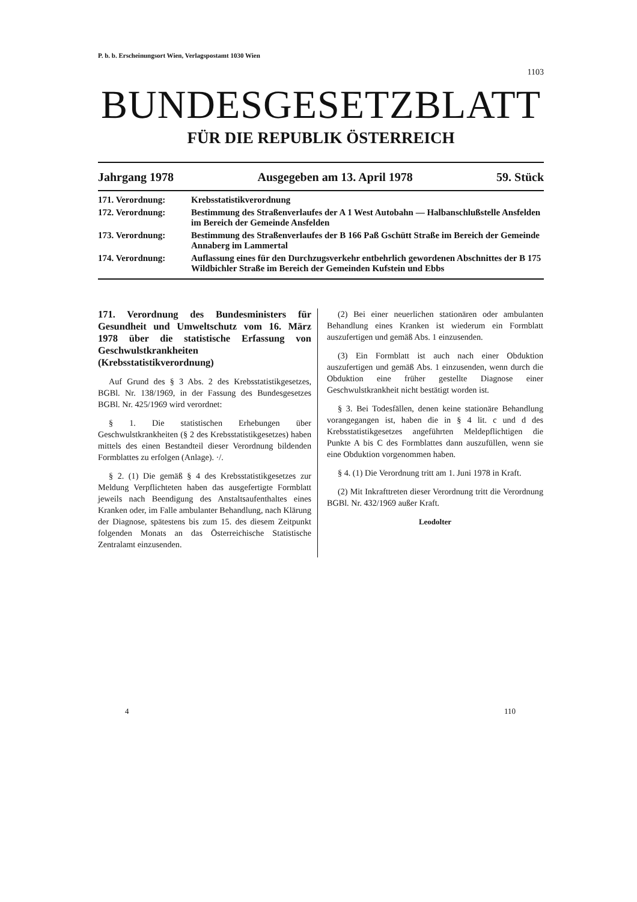P. b. b. Erscheinungsort Wien, Verlagspostamt 1030 Wien
1103
BUNDESGESETZBLATT
FÜR DIE REPUBLIK ÖSTERREICH
Jahrgang 1978 Ausgegeben am 13. April 1978 59. Stück
171. Verordnung: Krebsstatistikverordnung
172. Verordnung: Bestimmung des Straßenverlaufes der A 1 West Autobahn — Halbanschlußstelle Ansfelden im Bereich der Gemeinde Ansfelden
173. Verordnung: Bestimmung des Straßenverlaufes der B 166 Paß Gschütt Straße im Bereich der Gemeinde Annaberg im Lammertal
174. Verordnung: Auflassung eines für den Durchzugsverkehr entbehrlich gewordenen Abschnittes der B 175 Wildbichler Straße im Bereich der Gemeinden Kufstein und Ebbs
171. Verordnung des Bundesministers für Gesundheit und Umweltschutz vom 16. März 1978 über die statistische Erfassung von Geschwulstkrankheiten (Krebsstatistikverordnung)
Auf Grund des § 3 Abs. 2 des Krebsstatistikgesetzes, BGBl. Nr. 138/1969, in der Fassung des Bundesgesetzes BGBl. Nr. 425/1969 wird verordnet:
§ 1. Die statistischen Erhebungen über Geschwulstkrankheiten (§ 2 des Krebsstatistikgesetzes) haben mittels des einen Bestandteil dieser Verordnung bildenden Formblattes zu erfolgen (Anlage). ·/.
§ 2. (1) Die gemäß § 4 des Krebsstatistikgesetzes zur Meldung Verpflichteten haben das ausgefertigte Formblatt jeweils nach Beendigung des Anstaltsaufenthaltes eines Kranken oder, im Falle ambulanter Behandlung, nach Klärung der Diagnose, spätestens bis zum 15. des diesem Zeitpunkt folgenden Monats an das Österreichische Statistische Zentralamt einzusenden.
(2) Bei einer neuerlichen stationären oder ambulanten Behandlung eines Kranken ist wiederum ein Formblatt auszufertigen und gemäß Abs. 1 einzusenden.
(3) Ein Formblatt ist auch nach einer Obduktion auszufertigen und gemäß Abs. 1 einzusenden, wenn durch die Obduktion eine früher gestellte Diagnose einer Geschwulstkrankheit nicht bestätigt worden ist.
§ 3. Bei Todesfällen, denen keine stationäre Behandlung vorangegangen ist, haben die in § 4 lit. c und d des Krebsstatistikgesetzes angeführten Meldepflichtigen die Punkte A bis C des Formblattes dann auszufüllen, wenn sie eine Obduktion vorgenommen haben.
§ 4. (1) Die Verordnung tritt am 1. Juni 1978 in Kraft.
(2) Mit Inkrafttreten dieser Verordnung tritt die Verordnung BGBl. Nr. 432/1969 außer Kraft.
Leodolter
4 110